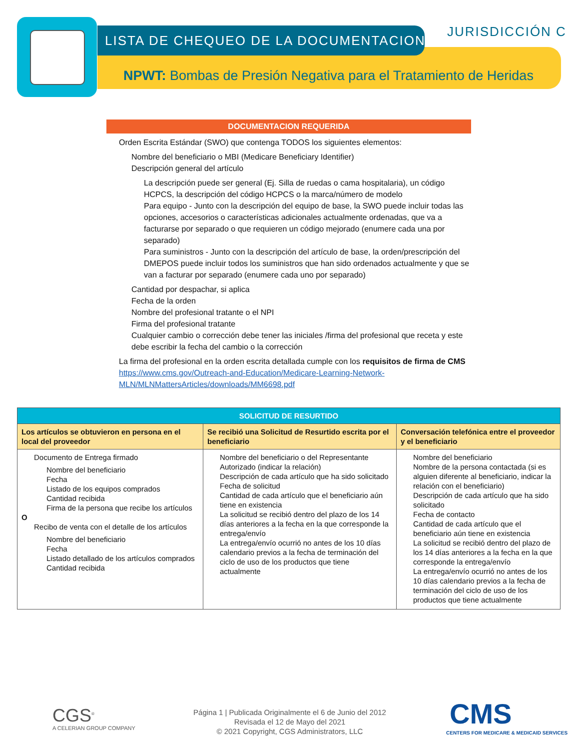LISTA DE CHEQUEO DE LA DOCUMENTACION
JURISDICCIÓN C
NPWT: Bombas de Presión Negativa para el Tratamiento de Heridas
DOCUMENTACION REQUERIDA
Orden Escrita Estándar (SWO) que contenga TODOS los siguientes elementos:
Nombre del beneficiario o MBI (Medicare Beneficiary Identifier)
Descripción general del artículo
La descripción puede ser general (Ej. Silla de ruedas o cama hospitalaria), un código HCPCS, la descripción del código HCPCS o la marca/número de modelo
Para equipo - Junto con la descripción del equipo de base, la SWO puede incluir todas las opciones, accesorios o características adicionales actualmente ordenadas, que va a facturarse por separado o que requieren un código mejorado (enumere cada una por separado)
Para suministros - Junto con la descripción del artículo de base, la orden/prescripción del DMEPOS puede incluir todos los suministros que han sido ordenados actualmente y que se van a facturar por separado (enumere cada uno por separado)
Cantidad por despachar, si aplica
Fecha de la orden
Nombre del profesional tratante o el NPI
Firma del profesional tratante
Cualquier cambio o corrección debe tener las iniciales /firma del profesional que receta y este debe escribir la fecha del cambio o la corrección
La firma del profesional en la orden escrita detallada cumple con los requisitos de firma de CMS https://www.cms.gov/Outreach-and-Education/Medicare-Learning-Network-MLN/MLNMattersArticles/downloads/MM6698.pdf
| SOLICITUD DE RESURTIDO | | |
| --- | --- | --- |
| Los artículos se obtuvieron en persona en el local del proveedor | Se recibió una Solicitud de Resurtido escrita por el beneficiario | Conversación telefónica entre el proveedor y el beneficiario |
| Documento de Entrega firmado Nombre del beneficiario Fecha Listado de los equipos comprados Cantidad recibida Firma de la persona que recibe los artículos O Recibo de venta con el detalle de los artículos Nombre del beneficiario Fecha Listado detallado de los artículos comprados Cantidad recibida | Nombre del beneficiario o del Representante Autorizado (indicar la relación) Descripción de cada artículo que ha sido solicitado Fecha de solicitud Cantidad de cada artículo que el beneficiario aún tiene en existencia La solicitud se recibió dentro del plazo de los 14 días anteriores a la fecha en la que corresponde la entrega/envío La entrega/envío ocurrió no antes de los 10 días calendario previos a la fecha de terminación del ciclo de uso de los productos que tiene actualmente | Nombre del beneficiario Nombre de la persona contactada (si es alguien diferente al beneficiario, indicar la relación con el beneficiario) Descripción de cada artículo que ha sido solicitado Fecha de contacto Cantidad de cada artículo que el beneficiario aún tiene en existencia La solicitud se recibió dentro del plazo de los 14 días anteriores a la fecha en la que corresponde la entrega/envío La entrega/envío ocurrió no antes de los 10 días calendario previos a la fecha de terminación del ciclo de uso de los productos que tiene actualmente |
CGS<sup>®</sup>
A CELERIAN GROUP COMPANY
Página 1 | Publicada Originalmente el 6 de Junio del 2012
Revisada el 12 de Mayo del 2021
© 2021 Copyright, CGS Administrators, LLC
CMS
CENTERS FOR MEDICARE & MEDICAID SERVICES